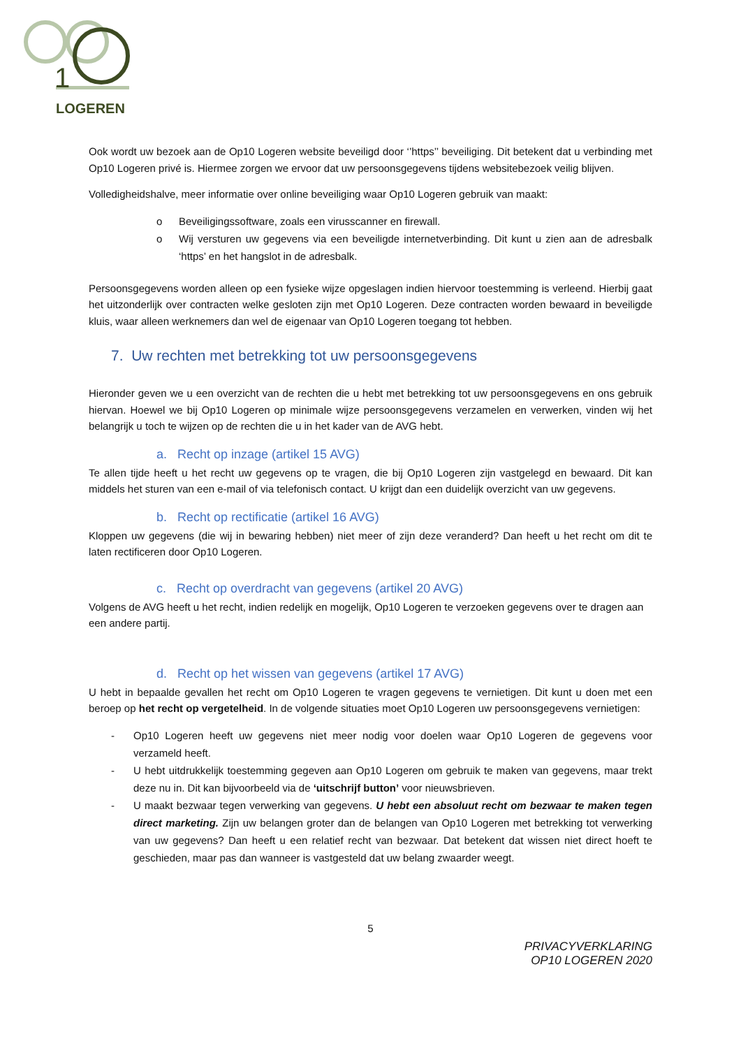1
LOGEREN
Ook wordt uw bezoek aan de Op10 Logeren website beveiligd door ‘’https’’ beveiliging. Dit betekent dat u verbinding met Op10 Logeren privé is. Hiermee zorgen we ervoor dat uw persoonsgegevens tijdens websitebezoek veilig blijven.
Volledigheidshalve, meer informatie over online beveiliging waar Op10 Logeren gebruik van maakt:
o Beveiligingssoftware, zoals een virusscanner en firewall.
o Wij versturen uw gegevens via een beveiligde internetverbinding. Dit kunt u zien aan de adresbalk ‘https’ en het hangslot in de adresbalk.
Persoonsgegevens worden alleen op een fysieke wijze opgeslagen indien hiervoor toestemming is verleend. Hierbij gaat het uitzonderlijk over contracten welke gesloten zijn met Op10 Logeren. Deze contracten worden bewaard in beveiligde kluis, waar alleen werknemers dan wel de eigenaar van Op10 Logeren toegang tot hebben.
7. Uw rechten met betrekking tot uw persoonsgegevens
Hieronder geven we u een overzicht van de rechten die u hebt met betrekking tot uw persoonsgegevens en ons gebruik hiervan. Hoewel we bij Op10 Logeren op minimale wijze persoonsgegevens verzamelen en verwerken, vinden wij het belangrijk u toch te wijzen op de rechten die u in het kader van de AVG hebt.
a. Recht op inzage (artikel 15 AVG)
Te allen tijde heeft u het recht uw gegevens op te vragen, die bij Op10 Logeren zijn vastgelegd en bewaard. Dit kan middels het sturen van een e-mail of via telefonisch contact. U krijgt dan een duidelijk overzicht van uw gegevens.
b. Recht op rectificatie (artikel 16 AVG)
Kloppen uw gegevens (die wij in bewaring hebben) niet meer of zijn deze veranderd? Dan heeft u het recht om dit te laten rectificeren door Op10 Logeren.
c. Recht op overdracht van gegevens (artikel 20 AVG)
Volgens de AVG heeft u het recht, indien redelijk en mogelijk, Op10 Logeren te verzoeken gegevens over te dragen aan een andere partij.
d. Recht op het wissen van gegevens (artikel 17 AVG)
U hebt in bepaalde gevallen het recht om Op10 Logeren te vragen gegevens te vernietigen. Dit kunt u doen met een beroep op het recht op vergetelheid. In de volgende situaties moet Op10 Logeren uw persoonsgegevens vernietigen:
- Op10 Logeren heeft uw gegevens niet meer nodig voor doelen waar Op10 Logeren de gegevens voor verzameld heeft.
- U hebt uitdrukkelijk toestemming gegeven aan Op10 Logeren om gebruik te maken van gegevens, maar trekt deze nu in. Dit kan bijvoorbeeld via de ‘uitschrijf button’ voor nieuwsbrieven.
- U maakt bezwaar tegen verwerking van gegevens. U hebt een absoluut recht om bezwaar te maken tegen direct marketing. Zijn uw belangen groter dan de belangen van Op10 Logeren met betrekking tot verwerking van uw gegevens? Dan heeft u een relatief recht van bezwaar. Dat betekent dat wissen niet direct hoeft te geschieden, maar pas dan wanneer is vastgesteld dat uw belang zwaarder weegt.
5
PRIVACYVERKLARING
OP10 LOGEREN 2020